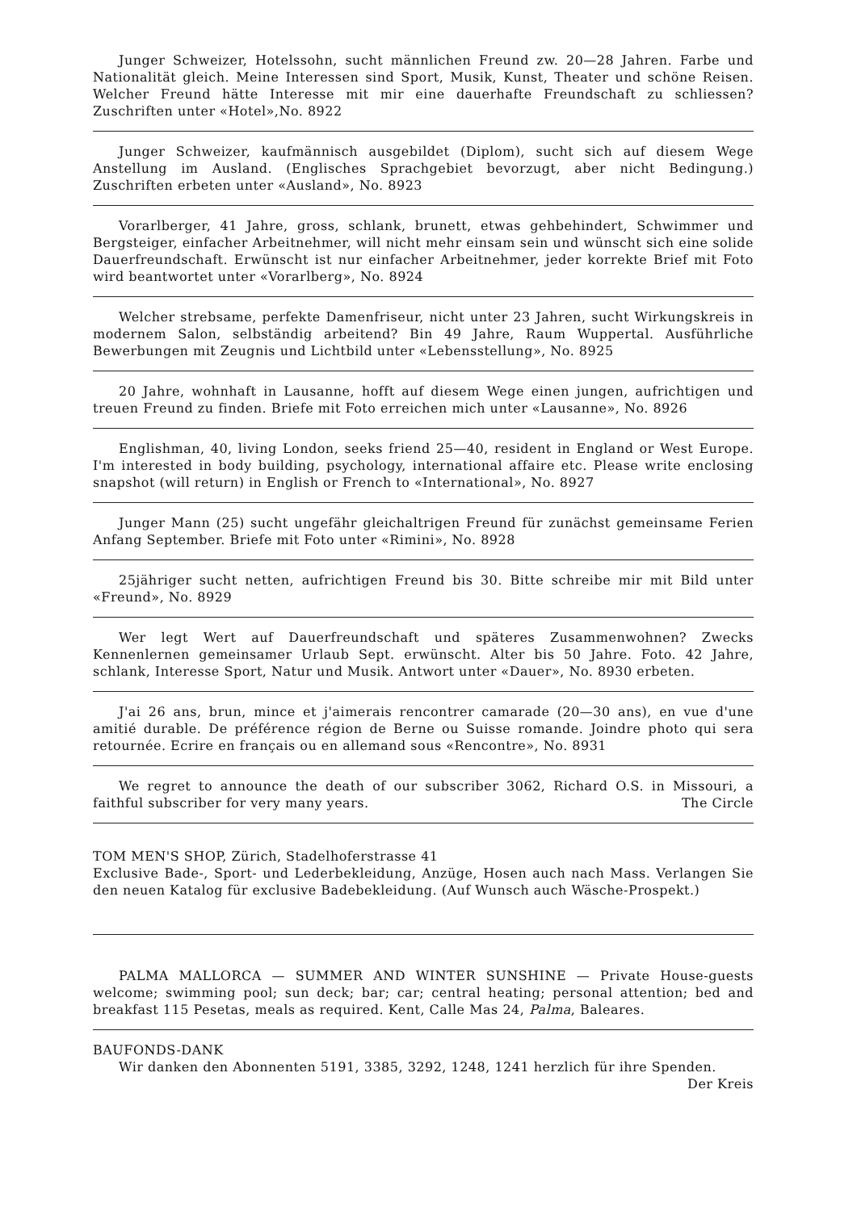Junger Schweizer, Hotelssohn, sucht männlichen Freund zw. 20—28 Jahren. Farbe und Nationalität gleich. Meine Interessen sind Sport, Musik, Kunst, Theater und schöne Reisen. Welcher Freund hätte Interesse mit mir eine dauerhafte Freundschaft zu schliessen? Zuschriften unter «Hotel»,No. 8922
Junger Schweizer, kaufmännisch ausgebildet (Diplom), sucht sich auf diesem Wege Anstellung im Ausland. (Englisches Sprachgebiet bevorzugt, aber nicht Bedingung.) Zuschriften erbeten unter «Ausland», No. 8923
Vorarlberger, 41 Jahre, gross, schlank, brunett, etwas gehbehindert, Schwimmer und Bergsteiger, einfacher Arbeitnehmer, will nicht mehr einsam sein und wünscht sich eine solide Dauerfreundschaft. Erwünscht ist nur einfacher Arbeitnehmer, jeder korrekte Brief mit Foto wird beantwortet unter «Vorarlberg», No. 8924
Welcher strebsame, perfekte Damenfriseur, nicht unter 23 Jahren, sucht Wirkungskreis in modernem Salon, selbständig arbeitend? Bin 49 Jahre, Raum Wuppertal. Ausführliche Bewerbungen mit Zeugnis und Lichtbild unter «Lebensstellung», No. 8925
20 Jahre, wohnhaft in Lausanne, hofft auf diesem Wege einen jungen, aufrichtigen und treuen Freund zu finden. Briefe mit Foto erreichen mich unter «Lausanne», No. 8926
Englishman, 40, living London, seeks friend 25—40, resident in England or West Europe. I'm interested in body building, psychology, international affaire etc. Please write enclosing snapshot (will return) in English or French to «International», No. 8927
Junger Mann (25) sucht ungefähr gleichaltrigen Freund für zunächst gemeinsame Ferien Anfang September. Briefe mit Foto unter «Rimini», No. 8928
25jähriger sucht netten, aufrichtigen Freund bis 30. Bitte schreibe mir mit Bild unter «Freund», No. 8929
Wer legt Wert auf Dauerfreundschaft und späteres Zusammenwohnen? Zwecks Kennenlernen gemeinsamer Urlaub Sept. erwünscht. Alter bis 50 Jahre. Foto. 42 Jahre, schlank, Interesse Sport, Natur und Musik. Antwort unter «Dauer», No. 8930 erbeten.
J'ai 26 ans, brun, mince et j'aimerais rencontrer camarade (20—30 ans), en vue d'une amitié durable. De préférence région de Berne ou Suisse romande. Joindre photo qui sera retournée. Ecrire en français ou en allemand sous «Rencontre», No. 8931
We regret to announce the death of our subscriber 3062, Richard O.S. in Missouri, a faithful subscriber for very many years. The Circle
TOM MEN'S SHOP, Zürich, Stadelhoferstrasse 41
Exclusive Bade-, Sport- und Lederbekleidung, Anzüge, Hosen auch nach Mass. Verlangen Sie den neuen Katalog für exclusive Badebekleidung. (Auf Wunsch auch Wäsche-Prospekt.)
PALMA MALLORCA — SUMMER AND WINTER SUNSHINE — Private House-guests welcome; swimming pool; sun deck; bar; car; central heating; personal attention; bed and breakfast 115 Pesetas, meals as required. Kent, Calle Mas 24, Palma, Baleares.
BAUFONDS-DANK
Wir danken den Abonnenten 5191, 3385, 3292, 1248, 1241 herzlich für ihre Spenden.
Der Kreis